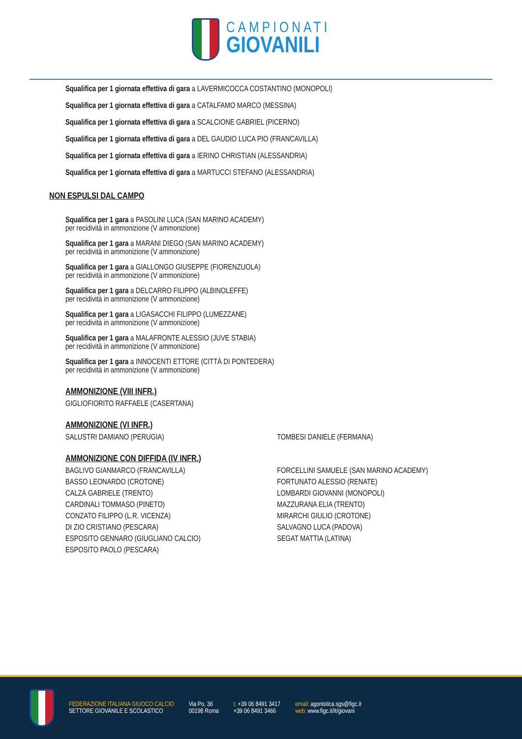CAMPIONATI
GIOVANILI
Squalifica per 1 giornata effettiva di gara a LAVERMICOCCA COSTANTINO (MONOPOLI)
Squalifica per 1 giornata effettiva di gara a CATALFAMO MARCO (MESSINA)
Squalifica per 1 giornata effettiva di gara a SCALCIONE GABRIEL (PICERNO)
Squalifica per 1 giornata effettiva di gara a DEL GAUDIO LUCA PIO (FRANCAVILLA)
Squalifica per 1 giornata effettiva di gara a IERINO CHRISTIAN (ALESSANDRIA)
Squalifica per 1 giornata effettiva di gara a MARTUCCI STEFANO (ALESSANDRIA)
NON ESPULSI DAL CAMPO
Squalifica per 1 gara a PASOLINI LUCA (SAN MARINO ACADEMY)
per recidività in ammonizione (V ammonizione)
Squalifica per 1 gara a MARANI DIEGO (SAN MARINO ACADEMY)
per recidività in ammonizione (V ammonizione)
Squalifica per 1 gara a GIALLONGO GIUSEPPE (FIORENZUOLA)
per recidività in ammonizione (V ammonizione)
Squalifica per 1 gara a DELCARRO FILIPPO (ALBINOLEFFE)
per recidività in ammonizione (V ammonizione)
Squalifica per 1 gara a LIGASACCHI FILIPPO (LUMEZZANE)
per recidività in ammonizione (V ammonizione)
Squalifica per 1 gara a MALAFRONTE ALESSIO (JUVE STABIA)
per recidività in ammonizione (V ammonizione)
Squalifica per 1 gara a INNOCENTI ETTORE (CITTÀ DI PONTEDERA)
per recidività in ammonizione (V ammonizione)
AMMONIZIONE (VIII INFR.)
GIGLIOFIORITO RAFFAELE (CASERTANA)
AMMONIZIONE (VI INFR.)
SALUSTRI DAMIANO (PERUGIA)
TOMBESI DANIELE (FERMANA)
AMMONIZIONE CON DIFFIDA (IV INFR.)
BAGLIVO GIANMARCO (FRANCAVILLA)
FORCELLINI SAMUELE (SAN MARINO ACADEMY)
BASSO LEONARDO (CROTONE)
FORTUNATO ALESSIO (RENATE)
CALZÀ GABRIELE (TRENTO)
LOMBARDI GIOVANNI (MONOPOLI)
CARDINALI TOMMASO (PINETO)
MAZZURANA ELIA (TRENTO)
CONZATO FILIPPO (L.R. VICENZA)
MIRARCHI GIULIO (CROTONE)
DI ZIO CRISTIANO (PESCARA)
SALVAGNO LUCA (PADOVA)
ESPOSITO GENNARO (GIUGLIANO CALCIO)
SEGAT MATTIA (LATINA)
ESPOSITO PAOLO (PESCARA)
FEDERAZIONE ITALIANA GIUOCO CALCIO
SETTORE GIOVANILE E SCOLASTICO
Via Po, 36
00198 Roma
t. +39 06 8491 3417
+39 06 8491 3466
email: agonistica.sgs@figc.it
web: www.figc.it/it/giovani